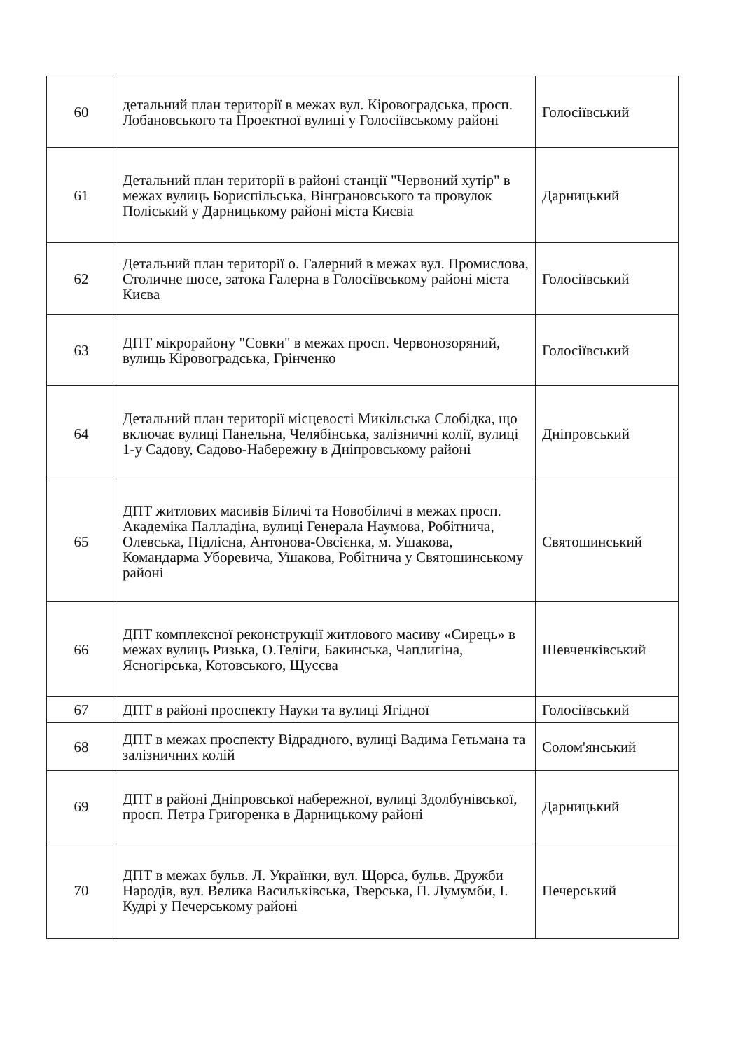| 60 | детальний план території в межах вул. Кіровоградська, просп. Лобановського та Проектної вулиці у Голосіївському районі | Голосіївський |
| 61 | Детальний план території в районі станції "Червоний хутір" в межах вулиць Бориспільська, Вінграновського та провулок Поліський у Дарницькому районі міста Києвіа | Дарницький |
| 62 | Детальний план території о. Галерний в межах вул. Промислова, Столичне шосе, затока Галерна в Голосіївському районі міста Києва | Голосіївський |
| 63 | ДПТ мікрорайону "Совки" в межах просп. Червонозоряний, вулиць Кіровоградська, Грінченко | Голосіївський |
| 64 | Детальний план території місцевості Микільська Слобідка, що включає вулиці Панельна, Челябінська, залізничні колії, вулиці 1-у Садову, Садово-Набережну в Дніпровському районі | Дніпровський |
| 65 | ДПТ житлових масивів Біличі та Новобіличі в межах просп. Академіка Палладіна, вулиці Генерала Наумова, Робітнича, Олевська, Підлісна, Антонова-Овсієнка, м. Ушакова, Командарма Уборевича, Ушакова, Робітнича у Святошинському районі | Святошинський |
| 66 | ДПТ комплексної реконструкції житлового масиву «Сирець» в межах вулиць Ризька, О.Теліги, Бакинська, Чаплигіна, Ясногірська, Котовського, Щусєва | Шевченківський |
| 67 | ДПТ в районі проспекту Науки та вулиці Ягідної | Голосіївський |
| 68 | ДПТ в межах проспекту Відрадного, вулиці Вадима Гетьмана та залізничних колій | Солом'янський |
| 69 | ДПТ в районі Дніпровської набережної, вулиці Здолбунівської, просп. Петра Григоренка в Дарницькому районі | Дарницький |
| 70 | ДПТ в межах бульв. Л. Українки, вул. Щорса, бульв. Дружби Народів, вул. Велика Васильківська, Тверська, П. Лумумби, І. Кудрі у Печерському районі | Печерський |